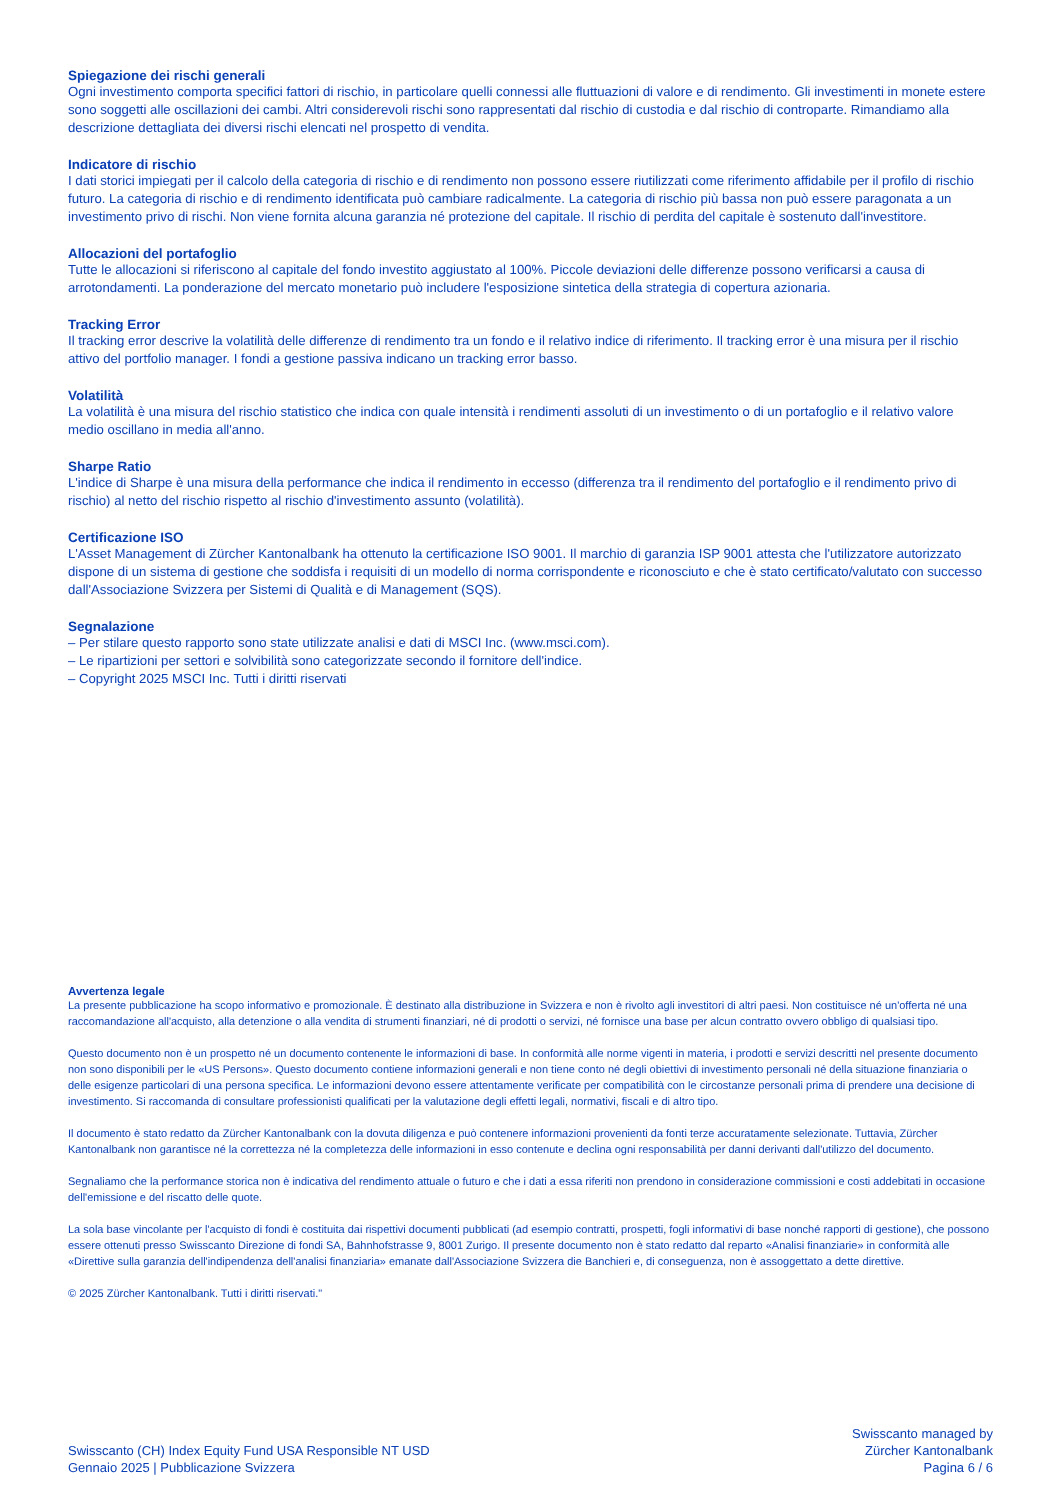Spiegazione dei rischi generali
Ogni investimento comporta specifici fattori di rischio, in particolare quelli connessi alle fluttuazioni di valore e di rendimento. Gli investimenti in monete estere sono soggetti alle oscillazioni dei cambi. Altri considerevoli rischi sono rappresentati dal rischio di custodia e dal rischio di controparte. Rimandiamo alla descrizione dettagliata dei diversi rischi elencati nel prospetto di vendita.
Indicatore di rischio
I dati storici impiegati per il calcolo della categoria di rischio e di rendimento non possono essere riutilizzati come riferimento affidabile per il profilo di rischio futuro. La categoria di rischio e di rendimento identificata può cambiare radicalmente. La categoria di rischio più bassa non può essere paragonata a un investimento privo di rischi. Non viene fornita alcuna garanzia né protezione del capitale. Il rischio di perdita del capitale è sostenuto dall'investitore.
Allocazioni del portafoglio
Tutte le allocazioni si riferiscono al capitale del fondo investito aggiustato al 100%. Piccole deviazioni delle differenze possono verificarsi a causa di arrotondamenti. La ponderazione del mercato monetario può includere l'esposizione sintetica della strategia di copertura azionaria.
Tracking Error
Il tracking error descrive la volatilità delle differenze di rendimento tra un fondo e il relativo indice di riferimento. Il tracking error è una misura per il rischio attivo del portfolio manager. I fondi a gestione passiva indicano un tracking error basso.
Volatilità
La volatilità è una misura del rischio statistico che indica con quale intensità i rendimenti assoluti di un investimento o di un portafoglio e il relativo valore medio oscillano in media all'anno.
Sharpe Ratio
L'indice di Sharpe è una misura della performance che indica il rendimento in eccesso (differenza tra il rendimento del portafoglio e il rendimento privo di rischio) al netto del rischio rispetto al rischio d'investimento assunto (volatilità).
Certificazione ISO
L'Asset Management di Zürcher Kantonalbank ha ottenuto la certificazione ISO 9001. Il marchio di garanzia ISP 9001 attesta che l'utilizzatore autorizzato dispone di un sistema di gestione che soddisfa i requisiti di un modello di norma corrispondente e riconosciuto e che è stato certificato/valutato con successo dall'Associazione Svizzera per Sistemi di Qualità e di Management (SQS).
Segnalazione
– Per stilare questo rapporto sono state utilizzate analisi e dati di MSCI Inc. (www.msci.com).
– Le ripartizioni per settori e solvibilità sono categorizzate secondo il fornitore dell'indice.
– Copyright 2025 MSCI Inc. Tutti i diritti riservati
Avvertenza legale
La presente pubblicazione ha scopo informativo e promozionale. È destinato alla distribuzione in Svizzera e non è rivolto agli investitori di altri paesi. Non costituisce né un'offerta né una raccomandazione all'acquisto, alla detenzione o alla vendita di strumenti finanziari, né di prodotti o servizi, né fornisce una base per alcun contratto ovvero obbligo di qualsiasi tipo.
Questo documento non è un prospetto né un documento contenente le informazioni di base. In conformità alle norme vigenti in materia, i prodotti e servizi descritti nel presente documento non sono disponibili per le «US Persons». Questo documento contiene informazioni generali e non tiene conto né degli obiettivi di investimento personali né della situazione finanziaria o delle esigenze particolari di una persona specifica. Le informazioni devono essere attentamente verificate per compatibilità con le circostanze personali prima di prendere una decisione di investimento. Si raccomanda di consultare professionisti qualificati per la valutazione degli effetti legali, normativi, fiscali e di altro tipo.
Il documento è stato redatto da Zürcher Kantonalbank con la dovuta diligenza e può contenere informazioni provenienti da fonti terze accuratamente selezionate. Tuttavia, Zürcher Kantonalbank non garantisce né la correttezza né la completezza delle informazioni in esso contenute e declina ogni responsabilità per danni derivanti dall'utilizzo del documento.
Segnaliamo che la performance storica non è indicativa del rendimento attuale o futuro e che i dati a essa riferiti non prendono in considerazione commissioni e costi addebitati in occasione dell'emissione e del riscatto delle quote.
La sola base vincolante per l'acquisto di fondi è costituita dai rispettivi documenti pubblicati (ad esempio contratti, prospetti, fogli informativi di base nonché rapporti di gestione), che possono essere ottenuti presso Swisscanto Direzione di fondi SA, Bahnhofstrasse 9, 8001 Zurigo. Il presente documento non è stato redatto dal reparto «Analisi finanziarie» in conformità alle «Direttive sulla garanzia dell'indipendenza dell'analisi finanziaria» emanate dall'Associazione Svizzera die Banchieri e, di conseguenza, non è assoggettato a dette direttive.
© 2025 Zürcher Kantonalbank. Tutti i diritti riservati."
Swisscanto (CH) Index Equity Fund USA Responsible NT USD
Gennaio 2025 | Pubblicazione Svizzera
Swisscanto managed by
Zürcher Kantonalbank
Pagina 6 / 6